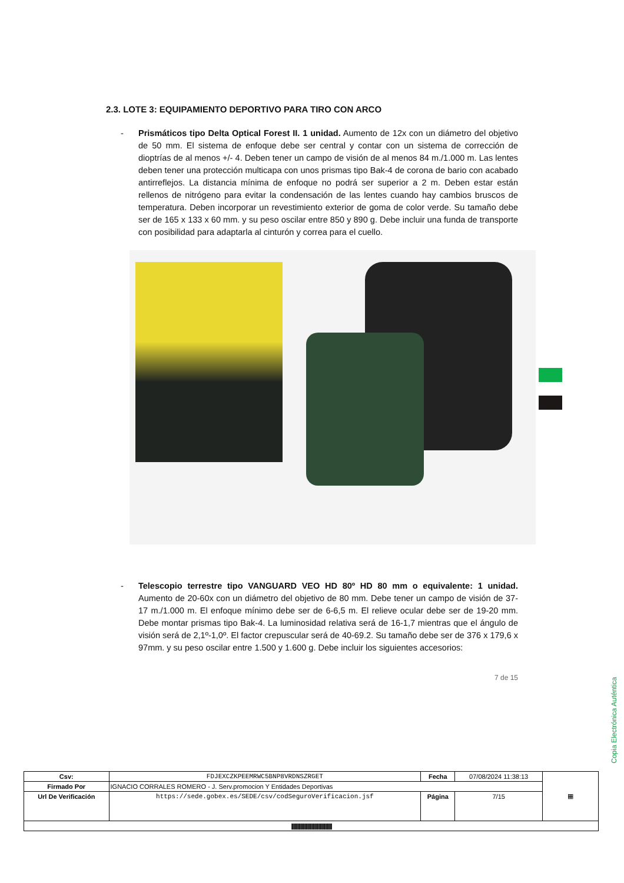2.3. LOTE 3: EQUIPAMIENTO DEPORTIVO PARA TIRO CON ARCO
- Prismáticos tipo Delta Optical Forest II. 1 unidad. Aumento de 12x con un diámetro del objetivo de 50 mm. El sistema de enfoque debe ser central y contar con un sistema de corrección de dioptrías de al menos +/- 4. Deben tener un campo de visión de al menos 84 m./1.000 m. Las lentes deben tener una protección multicapa con unos prismas tipo Bak-4 de corona de bario con acabado antirreflejos. La distancia mínima de enfoque no podrá ser superior a 2 m. Deben estar están rellenos de nitrógeno para evitar la condensación de las lentes cuando hay cambios bruscos de temperatura. Deben incorporar un revestimiento exterior de goma de color verde. Su tamaño debe ser de 165 x 133 x 60 mm. y su peso oscilar entre 850 y 890 g. Debe incluir una funda de transporte con posibilidad para adaptarla al cinturón y correa para el cuello.
- Telescopio terrestre tipo VANGUARD VEO HD 80º HD 80 mm o equivalente: 1 unidad. Aumento de 20-60x con un diámetro del objetivo de 80 mm. Debe tener un campo de visión de 37-17 m./1.000 m. El enfoque mínimo debe ser de 6-6,5 m. El relieve ocular debe ser de 19-20 mm. Debe montar prismas tipo Bak-4. La luminosidad relativa será de 16-1,7 mientras que el ángulo de visión será de 2,1º-1,0º. El factor crepuscular será de 40-69.2. Su tamaño debe ser de 376 x 179,6 x 97mm. y su peso oscilar entre 1.500 y 1.600 g. Debe incluir los siguientes accesorios:
7 de 15
Copia Electrónica Auténtica
| Csv: | FDJEXCZKPEEMRWC5BNP8VRDNSZRGET | Fecha | 07/08/2024 11:38:13 | ▦ |
| Firmado Por | IGNACIO CORRALES ROMERO - J. Serv.promocion Y Entidades Deportivas | | | |
| Url De Verificación | https://sede.gobex.es/SEDE/csv/codSeguroVerificacion.jsf | Página | 7/15 | |
| //////////////////////////////////////////////////////////////////////////////// | | | | |